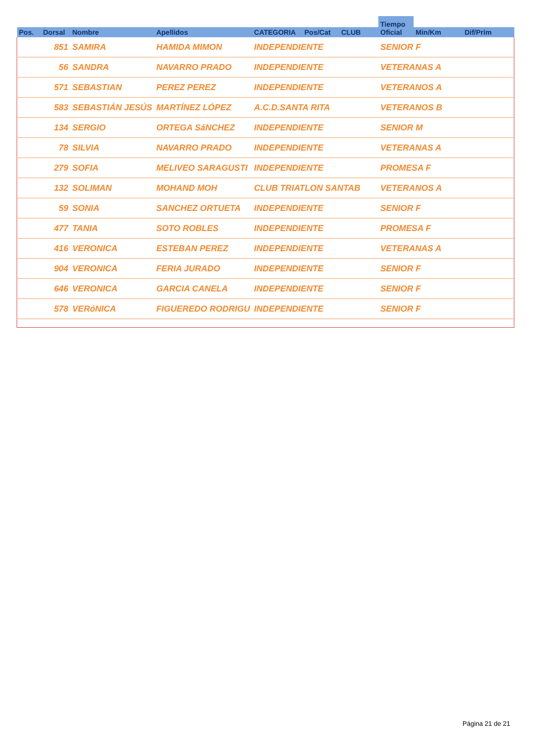| | | | | | | | Tiempo Oficial | | |
| --- | --- | --- | --- | --- | --- | --- | --- | --- | --- |
| Pos. | Dorsal | Nombre | Apellidos | CATEGORIA | Pos/Cat | CLUB | | Min/Km | Dif/Prim |
| | 851 | SAMIRA | HAMIDA MIMON | INDEPENDIENTE | | | SENIOR F | | |
| | 56 | SANDRA | NAVARRO PRADO | INDEPENDIENTE | | | VETERANAS A | | |
| | 571 | SEBASTIAN | PEREZ PEREZ | INDEPENDIENTE | | | VETERANOS A | | |
| | 583 | SEBASTIÁN JESÚS | MARTÍNEZ LÓPEZ | A.C.D.SANTA RITA | | | VETERANOS B | | |
| | 134 | SERGIO | ORTEGA SáNCHEZ | INDEPENDIENTE | | | SENIOR M | | |
| | 78 | SILVIA | NAVARRO PRADO | INDEPENDIENTE | | | VETERANAS A | | |
| | 279 | SOFIA | MELIVEO SARAGUSTI | INDEPENDIENTE | | | PROMESA F | | |
| | 132 | SOLIMAN | MOHAND MOH | CLUB TRIATLON SANTAB | | | VETERANOS A | | |
| | 59 | SONIA | SANCHEZ ORTUETA | INDEPENDIENTE | | | SENIOR F | | |
| | 477 | TANIA | SOTO ROBLES | INDEPENDIENTE | | | PROMESA F | | |
| | 416 | VERONICA | ESTEBAN PEREZ | INDEPENDIENTE | | | VETERANAS A | | |
| | 904 | VERONICA | FERIA JURADO | INDEPENDIENTE | | | SENIOR F | | |
| | 646 | VERONICA | GARCIA CANELA | INDEPENDIENTE | | | SENIOR F | | |
| | 578 | VERóNICA | FIGUEREDO RODRIGU | INDEPENDIENTE | | | SENIOR F | | |
Página 21 de 21